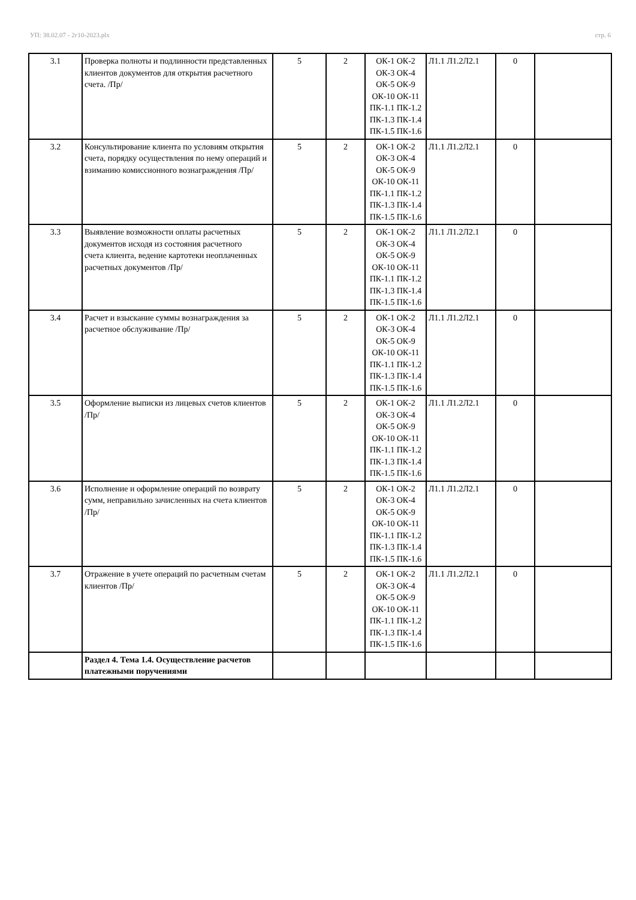УП: 38.02.07 - 2г10-2023.plx стр. 6
| 3.1 | Проверка полноты и подлинности представленных клиентов документов для открытия расчетного счета. /Пр/ | 5 | 2 | ОК-1 ОК-2 ОК-3 ОК-4 ОК-5 ОК-9 ОК-10 ОК-11 ПК-1.1 ПК-1.2 ПК-1.3 ПК-1.4 ПК-1.5 ПК-1.6 | Л1.1 Л1.2Л2.1 | 0 | |
| 3.2 | Консультирование клиента по условиям открытия счета, порядку осуществления по нему операций и взиманию комиссионного вознаграждения /Пр/ | 5 | 2 | ОК-1 ОК-2 ОК-3 ОК-4 ОК-5 ОК-9 ОК-10 ОК-11 ПК-1.1 ПК-1.2 ПК-1.3 ПК-1.4 ПК-1.5 ПК-1.6 | Л1.1 Л1.2Л2.1 | 0 | |
| 3.3 | Выявление возможности оплаты расчетных документов исходя из состояния расчетного счета клиента, ведение картотеки неоплаченных расчетных документов /Пр/ | 5 | 2 | ОК-1 ОК-2 ОК-3 ОК-4 ОК-5 ОК-9 ОК-10 ОК-11 ПК-1.1 ПК-1.2 ПК-1.3 ПК-1.4 ПК-1.5 ПК-1.6 | Л1.1 Л1.2Л2.1 | 0 | |
| 3.4 | Расчет и взыскание суммы вознаграждения за расчетное обслуживание /Пр/ | 5 | 2 | ОК-1 ОК-2 ОК-3 ОК-4 ОК-5 ОК-9 ОК-10 ОК-11 ПК-1.1 ПК-1.2 ПК-1.3 ПК-1.4 ПК-1.5 ПК-1.6 | Л1.1 Л1.2Л2.1 | 0 | |
| 3.5 | Оформление выписки из лицевых счетов клиентов /Пр/ | 5 | 2 | ОК-1 ОК-2 ОК-3 ОК-4 ОК-5 ОК-9 ОК-10 ОК-11 ПК-1.1 ПК-1.2 ПК-1.3 ПК-1.4 ПК-1.5 ПК-1.6 | Л1.1 Л1.2Л2.1 | 0 | |
| 3.6 | Исполнение и оформление операций по возврату сумм, неправильно зачисленных на счета клиентов /Пр/ | 5 | 2 | ОК-1 ОК-2 ОК-3 ОК-4 ОК-5 ОК-9 ОК-10 ОК-11 ПК-1.1 ПК-1.2 ПК-1.3 ПК-1.4 ПК-1.5 ПК-1.6 | Л1.1 Л1.2Л2.1 | 0 | |
| 3.7 | Отражение в учете операций по расчетным счетам клиентов /Пр/ | 5 | 2 | ОК-1 ОК-2 ОК-3 ОК-4 ОК-5 ОК-9 ОК-10 ОК-11 ПК-1.1 ПК-1.2 ПК-1.3 ПК-1.4 ПК-1.5 ПК-1.6 | Л1.1 Л1.2Л2.1 | 0 | |
| | Раздел 4. Тема 1.4. Осуществление расчетов платежными поручениями | | | | | | |